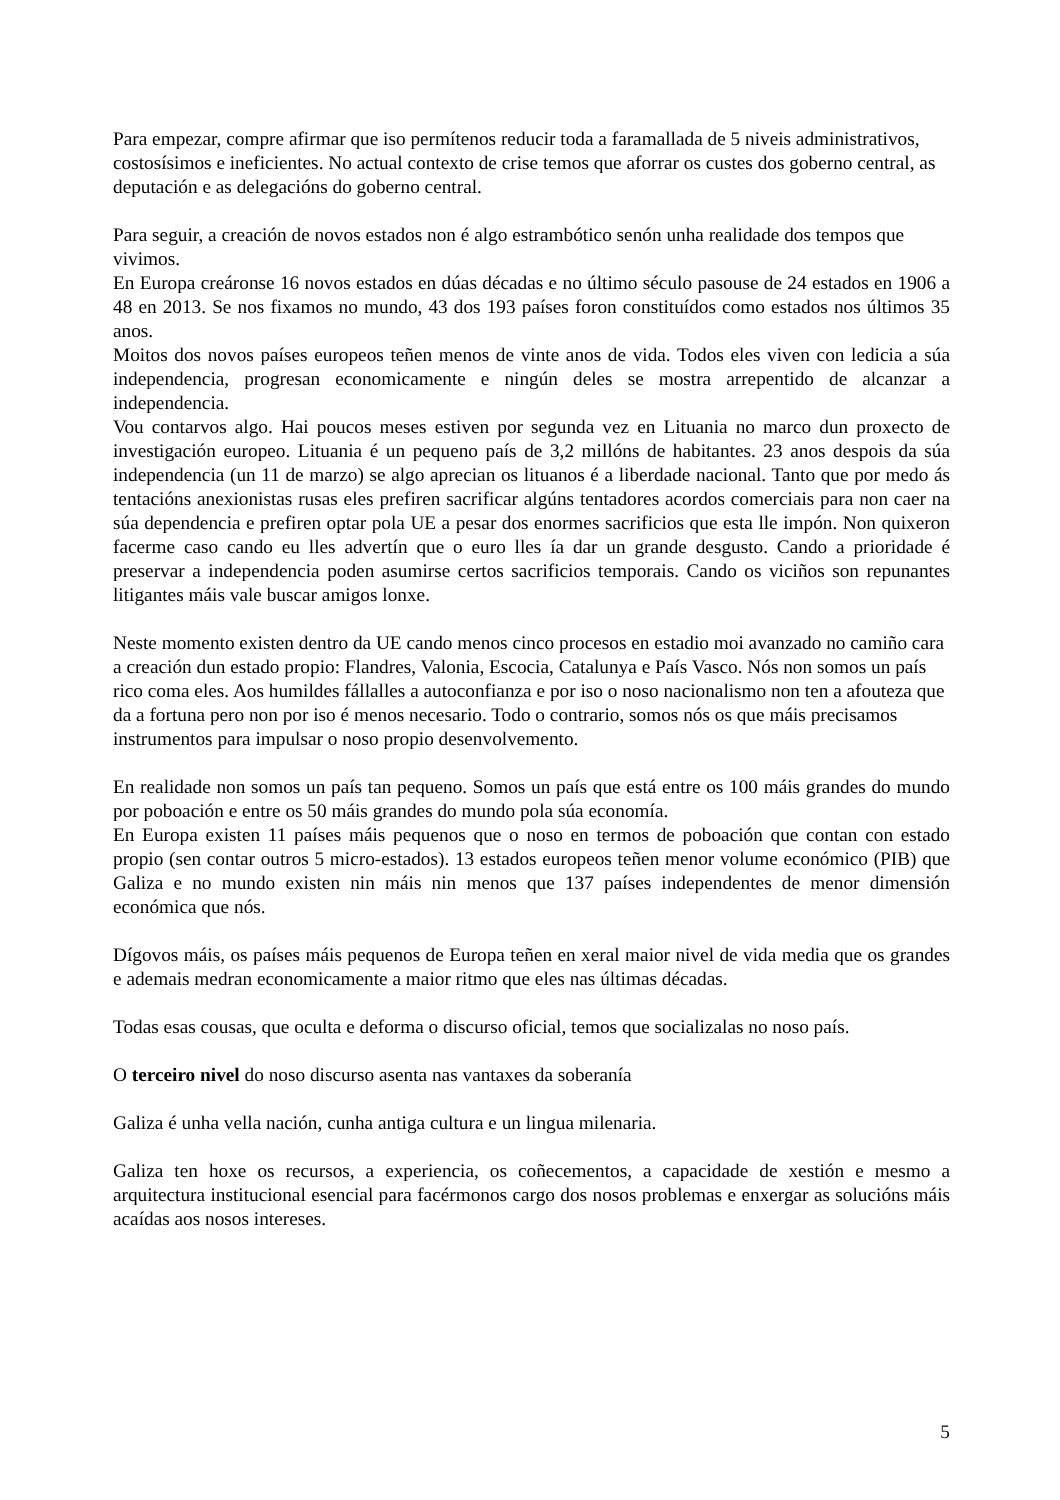Para empezar, compre afirmar que iso permítenos reducir toda a faramallada de 5 niveis administrativos, costosísimos e ineficientes. No actual contexto de crise temos que aforrar os custes dos goberno central, as deputación e as delegacións do goberno central.
Para seguir, a creación de novos estados non é algo estrambótico senón unha realidade dos tempos que vivimos.
En Europa creáronse 16 novos estados en dúas décadas e no último século pasouse de 24 estados en 1906 a 48 en 2013. Se nos fixamos no mundo, 43 dos 193 países foron constituídos como estados nos últimos 35 anos.
Moitos dos novos países europeos teñen menos de vinte anos de vida. Todos eles viven con ledicia a súa independencia, progresan economicamente e ningún deles se mostra arrepentido de alcanzar a independencia.
Vou contarvos algo. Hai poucos meses estiven por segunda vez en Lituania no marco dun proxecto de investigación europeo. Lituania é un pequeno país de 3,2 millóns de habitantes. 23 anos despois da súa independencia (un 11 de marzo) se algo aprecian os lituanos é a liberdade nacional. Tanto que por medo ás tentacións anexionistas rusas eles prefiren sacrificar algúns tentadores acordos comerciais para non caer na súa dependencia e prefiren optar pola UE a pesar dos enormes sacrificios que esta lle impón. Non quixeron facerme caso cando eu lles advertín que o euro lles ía dar un grande desgusto. Cando a prioridade é preservar a independencia poden asumirse certos sacrificios temporais. Cando os viciños son repunantes litigantes máis vale buscar amigos lonxe.
Neste momento existen dentro da UE cando menos cinco procesos en estadio moi avanzado no camiño cara a creación dun estado propio: Flandres, Valonia, Escocia, Catalunya e País Vasco. Nós non somos un país rico coma eles. Aos humildes fállalles a autoconfianza e por iso o noso nacionalismo non ten a afouteza que da a fortuna pero non por iso é menos necesario. Todo o contrario, somos nós os que máis precisamos instrumentos para impulsar o noso propio desenvolvemento.
En realidade non somos un país tan pequeno. Somos un país que está entre os 100 máis grandes do mundo por poboación e entre os 50 máis grandes do mundo pola súa economía.
En Europa existen 11 países máis pequenos que o noso en termos de poboación que contan con estado propio (sen contar outros 5 micro-estados). 13 estados europeos teñen menor volume económico (PIB) que Galiza e no mundo existen nin máis nin menos que 137 países independentes de menor dimensión económica que nós.
Dígovos máis, os países máis pequenos de Europa teñen en xeral maior nivel de vida media que os grandes e ademais medran economicamente a maior ritmo que eles nas últimas décadas.
Todas esas cousas, que oculta e deforma o discurso oficial, temos que socializalas no noso país.
O terceiro nivel do noso discurso asenta nas vantaxes da soberanía
Galiza é unha vella nación, cunha antiga cultura e un lingua milenaria.
Galiza ten hoxe os recursos, a experiencia, os coñecementos, a capacidade de xestión e mesmo a arquitectura institucional esencial para facérmonos cargo dos nosos problemas e enxergar as solucións máis acaídas aos nosos intereses.
5